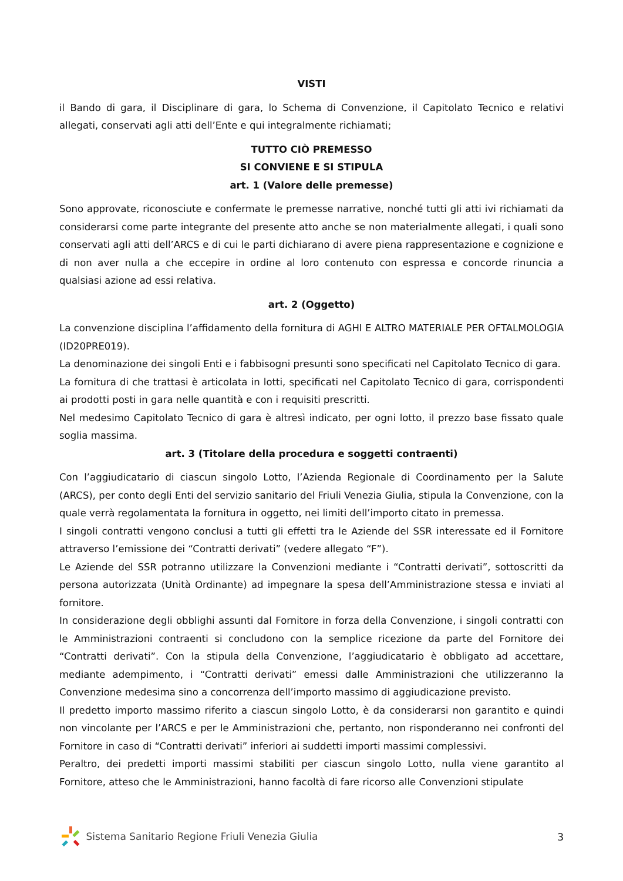VISTI
il Bando di gara, il Disciplinare di gara, lo Schema di Convenzione, il Capitolato Tecnico e relativi allegati, conservati agli atti dell’Ente e qui integralmente richiamati;
TUTTO CIÒ PREMESSO
SI CONVIENE E SI STIPULA
art. 1 (Valore delle premesse)
Sono approvate, riconosciute e confermate le premesse narrative, nonché tutti gli atti ivi richiamati da considerarsi come parte integrante del presente atto anche se non materialmente allegati, i quali sono conservati agli atti dell’ARCS e di cui le parti dichiarano di avere piena rappresentazione e cognizione e di non aver nulla a che eccepire in ordine al loro contenuto con espressa e concorde rinuncia a qualsiasi azione ad essi relativa.
art. 2 (Oggetto)
La convenzione disciplina l’affidamento della fornitura di AGHI E ALTRO MATERIALE PER OFTALMOLOGIA (ID20PRE019).
La denominazione dei singoli Enti e i fabbisogni presunti sono specificati nel Capitolato Tecnico di gara.
La fornitura di che trattasi è articolata in lotti, specificati nel Capitolato Tecnico di gara, corrispondenti ai prodotti posti in gara nelle quantità e con i requisiti prescritti.
Nel medesimo Capitolato Tecnico di gara è altresì indicato, per ogni lotto, il prezzo base fissato quale soglia massima.
art. 3 (Titolare della procedura e soggetti contraenti)
Con l’aggiudicatario di ciascun singolo Lotto, l’Azienda Regionale di Coordinamento per la Salute (ARCS), per conto degli Enti del servizio sanitario del Friuli Venezia Giulia, stipula la Convenzione, con la quale verrà regolamentata la fornitura in oggetto, nei limiti dell’importo citato in premessa.
I singoli contratti vengono conclusi a tutti gli effetti tra le Aziende del SSR interessate ed il Fornitore attraverso l’emissione dei “Contratti derivati” (vedere allegato “F”).
Le Aziende del SSR potranno utilizzare la Convenzioni mediante i “Contratti derivati”, sottoscritti da persona autorizzata (Unità Ordinante) ad impegnare la spesa dell’Amministrazione stessa e inviati al fornitore.
In considerazione degli obblighi assunti dal Fornitore in forza della Convenzione, i singoli contratti con le Amministrazioni contraenti si concludono con la semplice ricezione da parte del Fornitore dei “Contratti derivati”. Con la stipula della Convenzione, l’aggiudicatario è obbligato ad accettare, mediante adempimento, i “Contratti derivati” emessi dalle Amministrazioni che utilizzeranno la Convenzione medesima sino a concorrenza dell’importo massimo di aggiudicazione previsto.
Il predetto importo massimo riferito a ciascun singolo Lotto, è da considerarsi non garantito e quindi non vincolante per l’ARCS e per le Amministrazioni che, pertanto, non risponderanno nei confronti del Fornitore in caso di “Contratti derivati” inferiori ai suddetti importi massimi complessivi.
Peraltro, dei predetti importi massimi stabiliti per ciascun singolo Lotto, nulla viene garantito al Fornitore, atteso che le Amministrazioni, hanno facoltà di fare ricorso alle Convenzioni stipulate
Sistema Sanitario Regione Friuli Venezia Giulia 3